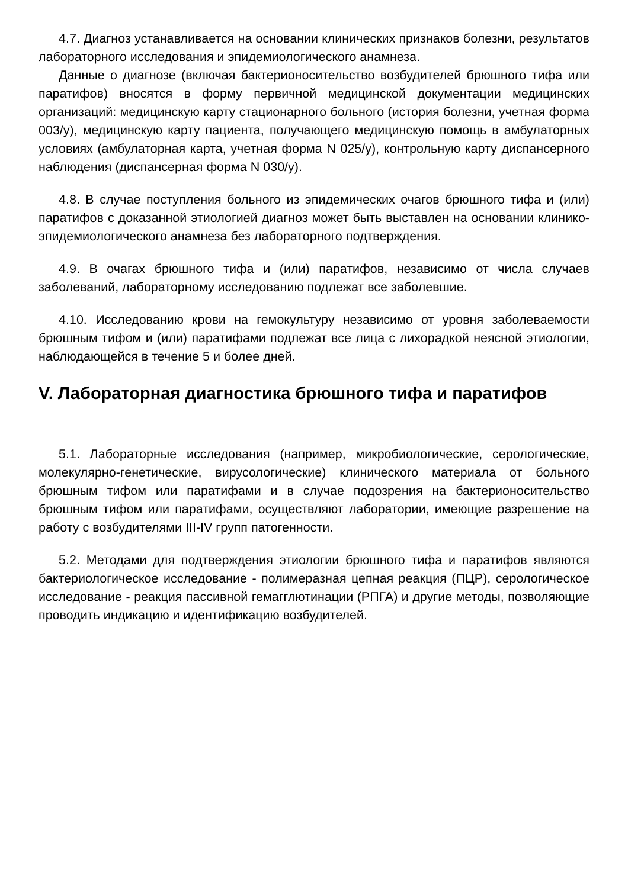4.7. Диагноз устанавливается на основании клинических признаков болезни, результатов лабораторного исследования и эпидемиологического анамнеза.
Данные о диагнозе (включая бактерионосительство возбудителей брюшного тифа или паратифов) вносятся в форму первичной медицинской документации медицинских организаций: медицинскую карту стационарного больного (история болезни, учетная форма 003/у), медицинскую карту пациента, получающего медицинскую помощь в амбулаторных условиях (амбулаторная карта, учетная форма N 025/у), контрольную карту диспансерного наблюдения (диспансерная форма N 030/у).
4.8. В случае поступления больного из эпидемических очагов брюшного тифа и (или) паратифов с доказанной этиологией диагноз может быть выставлен на основании клинико-эпидемиологического анамнеза без лабораторного подтверждения.
4.9. В очагах брюшного тифа и (или) паратифов, независимо от числа случаев заболеваний, лабораторному исследованию подлежат все заболевшие.
4.10. Исследованию крови на гемокультуру независимо от уровня заболеваемости брюшным тифом и (или) паратифами подлежат все лица с лихорадкой неясной этиологии, наблюдающейся в течение 5 и более дней.
V. Лабораторная диагностика брюшного тифа и паратифов
5.1. Лабораторные исследования (например, микробиологические, серологические, молекулярно-генетические, вирусологические) клинического материала от больного брюшным тифом или паратифами и в случае подозрения на бактерионосительство брюшным тифом или паратифами, осуществляют лаборатории, имеющие разрешение на работу с возбудителями III-IV групп патогенности.
5.2. Методами для подтверждения этиологии брюшного тифа и паратифов являются бактериологическое исследование - полимеразная цепная реакция (ПЦР), серологическое исследование - реакция пассивной гемагглютинации (РПГА) и другие методы, позволяющие проводить индикацию и идентификацию возбудителей.